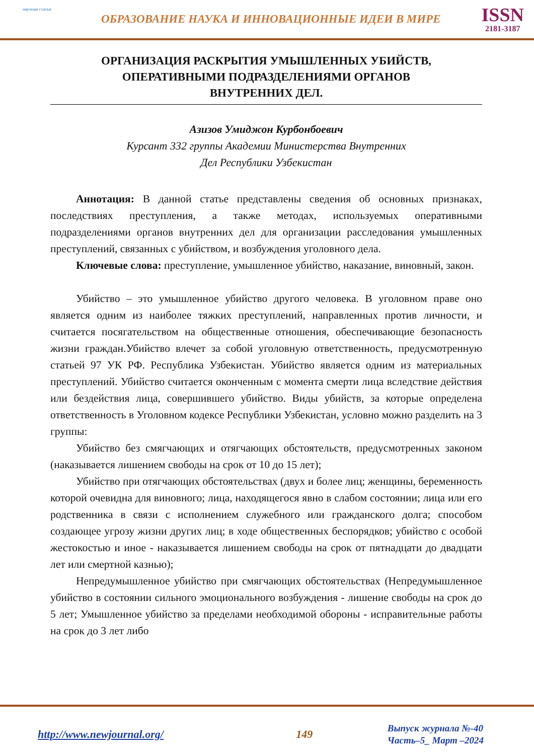научная статья
ОБРАЗОВАНИЕ НАУКА И ИННОВАЦИОННЫЕ ИДЕИ В МИРЕ
ISSN
2181-3187
ОРГАНИЗАЦИЯ РАСКРЫТИЯ УМЫШЛЕННЫХ УБИЙСТВ,
ОПЕРАТИВНЫМИ ПОДРАЗДЕЛЕНИЯМИ ОРГАНОВ
ВНУТРЕННИХ ДЕЛ.
Азизов Умиджон Курбонбоевич
Курсант 332 группы Академии Министерства Внутренних
Дел Республики Узбекистан
Аннотация: В данной статье представлены сведения об основных признаках, последствиях преступления, а также методах, используемых оперативными подразделениями органов внутренних дел для организации расследования умышленных преступлений, связанных с убийством, и возбуждения уголовного дела.
Ключевые слова: преступление, умышленное убийство, наказание, виновный, закон.
Убийство – это умышленное убийство другого человека. В уголовном праве оно является одним из наиболее тяжких преступлений, направленных против личности, и считается посягательством на общественные отношения, обеспечивающие безопасность жизни граждан.Убийство влечет за собой уголовную ответственность, предусмотренную статьей 97 УК РФ. Республика Узбекистан. Убийство является одним из материальных преступлений. Убийство считается оконченным с момента смерти лица вследствие действия или бездействия лица, совершившего убийство. Виды убийств, за которые определена ответственность в Уголовном кодексе Республики Узбекистан, условно можно разделить на 3 группы:
Убийство без смягчающих и отягчающих обстоятельств, предусмотренных законом (наказывается лишением свободы на срок от 10 до 15 лет);
Убийство при отягчающих обстоятельствах (двух и более лиц; женщины, беременность которой очевидна для виновного; лица, находящегося явно в слабом состоянии; лица или его родственника в связи с исполнением служебного или гражданского долга; способом создающее угрозу жизни других лиц; в ходе общественных беспорядков; убийство с особой жестокостью и иное - наказывается лишением свободы на срок от пятнадцати до двадцати лет или смертной казнью);
Непредумышленное убийство при смягчающих обстоятельствах (Непредумышленное убийство в состоянии сильного эмоционального возбуждения - лишение свободы на срок до 5 лет; Умышленное убийство за пределами необходимой обороны - исправительные работы на срок до 3 лет либо
http://www.newjournal.org/ 149
Выпуск журнала №-40
Часть–5_ Март –2024